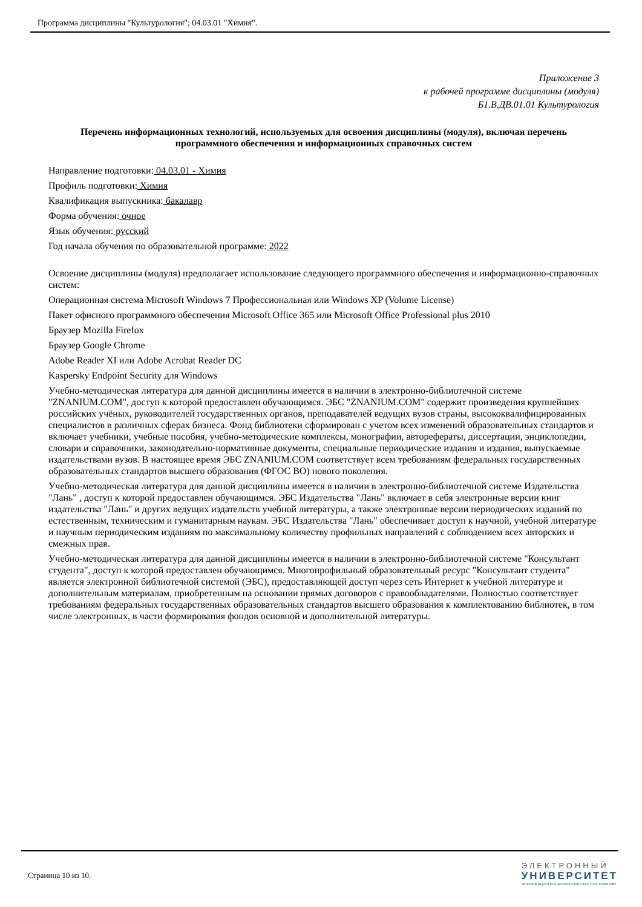Программа дисциплины "Культурология"; 04.03.01 "Химия".
Приложение 3
к рабочей программе дисциплины (модуля)
Б1.В.ДВ.01.01 Культурология
Перечень информационных технологий, используемых для освоения дисциплины (модуля), включая перечень программного обеспечения и информационных справочных систем
Направление подготовки: 04.03.01 - Химия
Профиль подготовки: Химия
Квалификация выпускника: бакалавр
Форма обучения: очное
Язык обучения: русский
Год начала обучения по образовательной программе: 2022
Освоение дисциплины (модуля) предполагает использование следующего программного обеспечения и информационно-справочных систем:
Операционная система Microsoft Windows 7 Профессиональная или Windows XP (Volume License)
Пакет офисного программного обеспечения Microsoft Office 365 или Microsoft Office Professional plus 2010
Браузер Mozilla Firefox
Браузер Google Chrome
Adobe Reader XI или Adobe Acrobat Reader DC
Kaspersky Endpoint Security для Windows
Учебно-методическая литература для данной дисциплины имеется в наличии в электронно-библиотечной системе "ZNANIUM.COM", доступ к которой предоставлен обучающимся. ЭБС "ZNANIUM.COM" содержит произведения крупнейших российских учёных, руководителей государственных органов, преподавателей ведущих вузов страны, высококвалифицированных специалистов в различных сферах бизнеса. Фонд библиотеки сформирован с учетом всех изменений образовательных стандартов и включает учебники, учебные пособия, учебно-методические комплексы, монографии, авторефераты, диссертации, энциклопедии, словари и справочники, законодательно-нормативные документы, специальные периодические издания и издания, выпускаемые издательствами вузов. В настоящее время ЭБС ZNANIUM.COM соответствует всем требованиям федеральных государственных образовательных стандартов высшего образования (ФГОС ВО) нового поколения.
Учебно-методическая литература для данной дисциплины имеется в наличии в электронно-библиотечной системе Издательства "Лань" , доступ к которой предоставлен обучающимся. ЭБС Издательства "Лань" включает в себя электронные версии книг издательства "Лань" и других ведущих издательств учебной литературы, а также электронные версии периодических изданий по естественным, техническим и гуманитарным наукам. ЭБС Издательства "Лань" обеспечивает доступ к научной, учебной литературе и научным периодическим изданиям по максимальному количеству профильных направлений с соблюдением всех авторских и смежных прав.
Учебно-методическая литература для данной дисциплины имеется в наличии в электронно-библиотечной системе "Консультант студента", доступ к которой предоставлен обучающимся. Многопрофильный образовательный ресурс "Консультант студента" является электронной библиотечной системой (ЭБС), предоставляющей доступ через сеть Интернет к учебной литературе и дополнительным материалам, приобретенным на основании прямых договоров с правообладателями. Полностью соответствует требованиям федеральных государственных образовательных стандартов высшего образования к комплектованию библиотек, в том числе электронных, в части формирования фондов основной и дополнительной литературы.
Страница 10 из 10.
ЭЛЕКТРОННЫЙ
УНИВЕРСИТЕТ
ИНФОРМАЦИОННО-АНАЛИТИЧЕСКАЯ СИСТЕМА КФУ